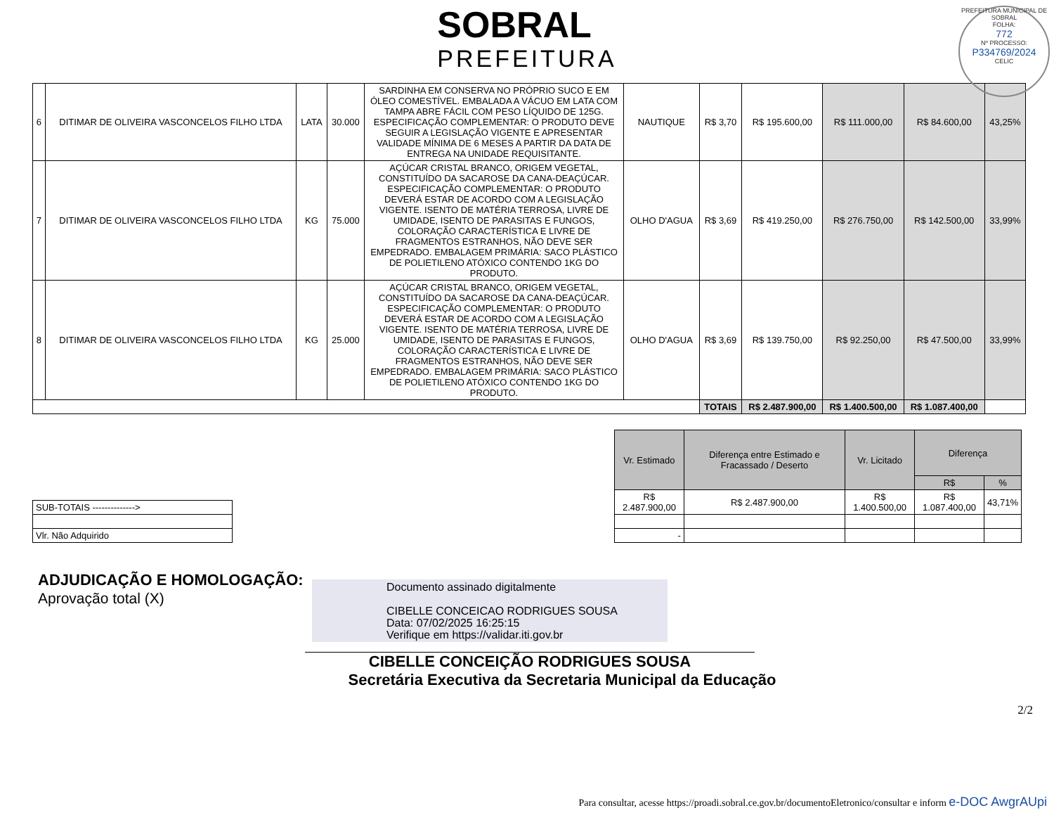SOBRAL
PREFEITURA
PREFEITURA MUNICIPAL DE SOBRAL
FOLHA:
772
Nº PROCESSO:
P334769/2024
CELIC
| 6 | DITIMAR DE OLIVEIRA VASCONCELOS FILHO LTDA | LATA | 30.000 | SARDINHA EM CONSERVA NO PRÓPRIO SUCO E EM ÓLEO COMESTÍVEL. EMBALADA A VÁCUO EM LATA COM TAMPA ABRE FÁCIL COM PESO LÍQUIDO DE 125G. ESPECIFICAÇÃO COMPLEMENTAR: O PRODUTO DEVE SEGUIR A LEGISLAÇÃO VIGENTE E APRESENTAR VALIDADE MÍNIMA DE 6 MESES A PARTIR DA DATA DE ENTREGA NA UNIDADE REQUISITANTE. | NAUTIQUE | R$ 3,70 | R$ 195.600,00 | R$ 111.000,00 | R$ 84.600,00 | 43,25% |
| 7 | DITIMAR DE OLIVEIRA VASCONCELOS FILHO LTDA | KG | 75.000 | AÇÚCAR CRISTAL BRANCO, ORIGEM VEGETAL, CONSTITUÍDO DA SACAROSE DA CANA-DEAÇÚCAR. ESPECIFICAÇÃO COMPLEMENTAR: O PRODUTO DEVERÁ ESTAR DE ACORDO COM A LEGISLAÇÃO VIGENTE. ISENTO DE MATÉRIA TERROSA, LIVRE DE UMIDADE, ISENTO DE PARASITAS E FUNGOS, COLORAÇÃO CARACTERÍSTICA E LIVRE DE FRAGMENTOS ESTRANHOS, NÃO DEVE SER EMPEDRADO. EMBALAGEM PRIMÁRIA: SACO PLÁSTICO DE POLIETILENO ATÓXICO CONTENDO 1KG DO PRODUTO. | OLHO D'AGUA | R$ 3,69 | R$ 419.250,00 | R$ 276.750,00 | R$ 142.500,00 | 33,99% |
| 8 | DITIMAR DE OLIVEIRA VASCONCELOS FILHO LTDA | KG | 25.000 | AÇÚCAR CRISTAL BRANCO, ORIGEM VEGETAL, CONSTITUÍDO DA SACAROSE DA CANA-DEAÇÚCAR. ESPECIFICAÇÃO COMPLEMENTAR: O PRODUTO DEVERÁ ESTAR DE ACORDO COM A LEGISLAÇÃO VIGENTE. ISENTO DE MATÉRIA TERROSA, LIVRE DE UMIDADE, ISENTO DE PARASITAS E FUNGOS, COLORAÇÃO CARACTERÍSTICA E LIVRE DE FRAGMENTOS ESTRANHOS, NÃO DEVE SER EMPEDRADO. EMBALAGEM PRIMÁRIA: SACO PLÁSTICO DE POLIETILENO ATÓXICO CONTENDO 1KG DO PRODUTO. | OLHO D'AGUA | R$ 3,69 | R$ 139.750,00 | R$ 92.250,00 | R$ 47.500,00 | 33,99% |
| | | | | | | TOTAIS | R$ 2.487.900,00 | R$ 1.400.500,00 | R$ 1.087.400,00 | |
| SUB-TOTAIS --------------> |
| Vlr. Não Adquirido |
| Vr. Estimado | Diferença entre Estimado e Fracassado / Deserto | Vr. Licitado | Diferença | |
| --- | --- | --- | --- | --- |
| | | | R$ | % |
| R$ 2.487.900,00 | R$ 2.487.900,00 | R$ 1.400.500,00 | R$ 1.087.400,00 | 43,71% |
| - | | | | |
ADJUDICAÇÃO E HOMOLOGAÇÃO:
Aprovação total (X)
Documento assinado digitalmente
CIBELLE CONCEICAO RODRIGUES SOUSA
Data: 07/02/2025 16:25:15
Verifique em https://validar.iti.gov.br
CIBELLE CONCEIÇÃO RODRIGUES SOUSA
Secretária Executiva da Secretaria Municipal da Educação
2/2
Para consultar, acesse https://proadi.sobral.ce.gov.br/documentoEletronico/consultar e inform e-DOC AwgrAUpi